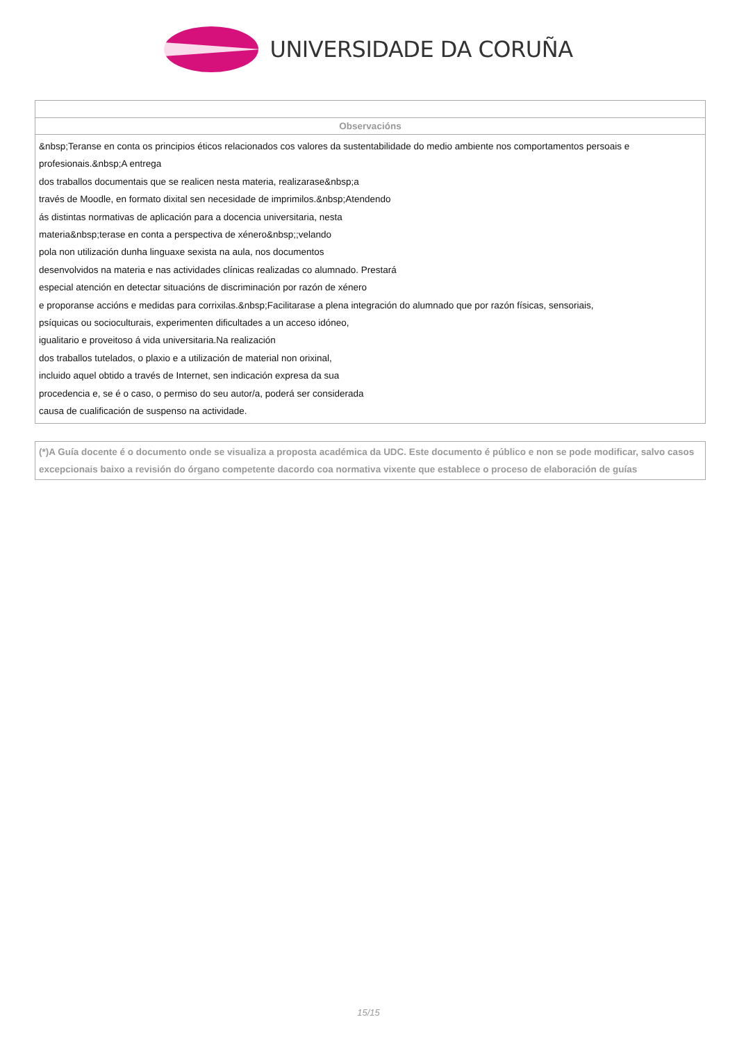UNIVERSIDADE DA CORUÑA
| Observacións |
| --- |
| &nbsp;Teranse en conta os principios éticos relacionados cos valores da sustentabilidade do medio ambiente nos comportamentos persoais e profesionais.&nbsp;A entrega dos traballos documentais que se realicen nesta materia, realizarase&nbsp;a través de Moodle, en formato dixital sen necesidade de imprimilos.&nbsp;Atendendo ás distintas normativas de aplicación para a docencia universitaria, nesta materia&nbsp;terase en conta a perspectiva de xénero&nbsp;;velando pola non utilización dunha linguaxe sexista na aula, nos documentos desenvolvidos na materia e nas actividades clínicas realizadas co alumnado. Prestará especial atención en detectar situacións de discriminación por razón de xénero e proporanse accións e medidas para corrixilas.&nbsp;Facilitarase a plena integración do alumnado que por razón físicas, sensoriais, psíquicas ou socioculturais, experimenten dificultades a un acceso idóneo, igualitario e proveitoso á vida universitaria.Na realización dos traballos tutelados, o plaxio e a utilización de material non orixinal, incluido aquel obtido a través de Internet, sen indicación expresa da sua procedencia e, se é o caso, o permiso do seu autor/a, poderá ser considerada causa de cualificación de suspenso na actividade. |
(*)A Guía docente é o documento onde se visualiza a proposta académica da UDC. Este documento é público e non se pode modificar, salvo casos excepcionais baixo a revisión do órgano competente dacordo coa normativa vixente que establece o proceso de elaboración de guías
15/15